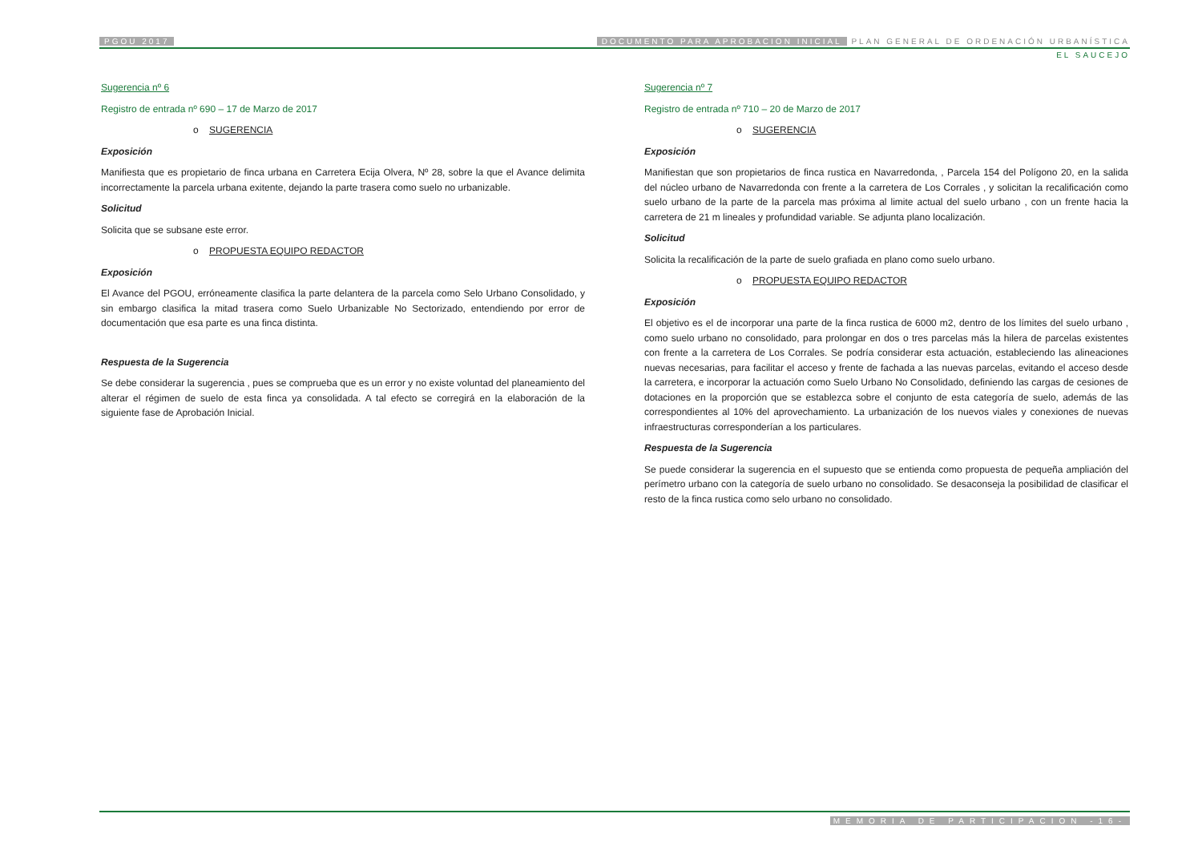PGOU 2017 DOCUMENTO PARA APROBACION INICIAL PLAN GENERAL DE ORDENACIÓN URBANÍSTICA
EL SAUCEJO
Sugerencia nº 6
Registro de entrada nº 690 – 17 de Marzo de 2017
o SUGERENCIA
Exposición
Manifiesta que es propietario de finca urbana en Carretera Ecija Olvera, Nº 28, sobre la que el Avance delimita incorrectamente la parcela urbana exitente, dejando la parte trasera como suelo no urbanizable.
Solicitud
Solicita que se subsane este error.
o PROPUESTA EQUIPO REDACTOR
Exposición
El Avance del PGOU, erróneamente clasifica la parte delantera de la parcela como Selo Urbano Consolidado, y sin embargo clasifica la mitad trasera como Suelo Urbanizable No Sectorizado, entendiendo por error de documentación que esa parte es una finca distinta.
Respuesta de la Sugerencia
Se debe considerar la sugerencia , pues se comprueba que es un error y no existe voluntad del planeamiento del alterar el régimen de suelo de esta finca ya consolidada. A tal efecto se corregirá en la elaboración de la siguiente fase de Aprobación Inicial.
Sugerencia nº 7
Registro de entrada nº 710 – 20 de Marzo de 2017
o SUGERENCIA
Exposición
Manifiestan que son propietarios de finca rustica en Navarredonda, , Parcela 154 del Polígono 20, en la salida del núcleo urbano de Navarredonda con frente a la carretera de Los Corrales , y solicitan la recalificación como suelo urbano de la parte de la parcela mas próxima al limite actual del suelo urbano , con un frente hacia la carretera de 21 m lineales y profundidad variable. Se adjunta plano localización.
Solicitud
Solicita la recalificación de la parte de suelo grafiada en plano como suelo urbano.
o PROPUESTA EQUIPO REDACTOR
Exposición
El objetivo es el de incorporar una parte de la finca rustica de 6000 m2, dentro de los límites del suelo urbano , como suelo urbano no consolidado, para prolongar en dos o tres parcelas más la hilera de parcelas existentes con frente a la carretera de Los Corrales. Se podría considerar esta actuación, estableciendo las alineaciones nuevas necesarias, para facilitar el acceso y frente de fachada a las nuevas parcelas, evitando el acceso desde la carretera, e incorporar la actuación como Suelo Urbano No Consolidado, definiendo las cargas de cesiones de dotaciones en la proporción que se establezca sobre el conjunto de esta categoría de suelo, además de las correspondientes al 10% del aprovechamiento. La urbanización de los nuevos viales y conexiones de nuevas infraestructuras corresponderían a los particulares.
Respuesta de la Sugerencia
Se puede considerar la sugerencia en el supuesto que se entienda como propuesta de pequeña ampliación del perímetro urbano con la categoría de suelo urbano no consolidado. Se desaconseja la posibilidad de clasificar el resto de la finca rustica como selo urbano no consolidado.
MEMORIA DE PARTICIPACION -16-